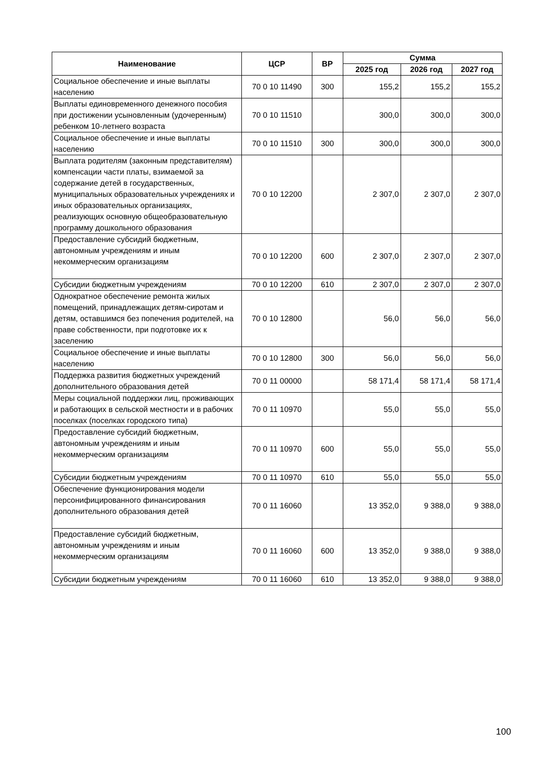| Наименование | ЦСР | ВР | Сумма | | |
| --- | --- | --- | --- | --- | --- |
| | | | 2025 год | 2026 год | 2027 год |
| Социальное обеспечение и иные выплаты населению | 70 0 10 11490 | 300 | 155,2 | 155,2 | 155,2 |
| Выплаты единовременного денежного пособия при достижении усыновленным (удочеренным) ребенком 10-летнего возраста | 70 0 10 11510 | | 300,0 | 300,0 | 300,0 |
| Социальное обеспечение и иные выплаты населению | 70 0 10 11510 | 300 | 300,0 | 300,0 | 300,0 |
| Выплата родителям (законным представителям) компенсации части платы, взимаемой за содержание детей в государственных, муниципальных образовательных учреждениях и иных образовательных организациях, реализующих основную общеобразовательную программу дошкольного образования | 70 0 10 12200 | | 2 307,0 | 2 307,0 | 2 307,0 |
| Предоставление субсидий бюджетным, автономным учреждениям и иным некоммерческим организациям | 70 0 10 12200 | 600 | 2 307,0 | 2 307,0 | 2 307,0 |
| Субсидии бюджетным учреждениям | 70 0 10 12200 | 610 | 2 307,0 | 2 307,0 | 2 307,0 |
| Однократное обеспечение ремонта жилых помещений, принадлежащих детям-сиротам и детям, оставшимся без попечения родителей, на праве собственности, при подготовке их к заселению | 70 0 10 12800 | | 56,0 | 56,0 | 56,0 |
| Социальное обеспечение и иные выплаты населению | 70 0 10 12800 | 300 | 56,0 | 56,0 | 56,0 |
| Поддержка развития бюджетных учреждений дополнительного образования детей | 70 0 11 00000 | | 58 171,4 | 58 171,4 | 58 171,4 |
| Меры социальной поддержки лиц, проживающих и работающих в сельской местности и в рабочих поселках (поселках городского типа) | 70 0 11 10970 | | 55,0 | 55,0 | 55,0 |
| Предоставление субсидий бюджетным, автономным учреждениям и иным некоммерческим организациям | 70 0 11 10970 | 600 | 55,0 | 55,0 | 55,0 |
| Субсидии бюджетным учреждениям | 70 0 11 10970 | 610 | 55,0 | 55,0 | 55,0 |
| Обеспечение функционирования модели персонифицированного финансирования дополнительного образования детей | 70 0 11 16060 | | 13 352,0 | 9 388,0 | 9 388,0 |
| Предоставление субсидий бюджетным, автономным учреждениям и иным некоммерческим организациям | 70 0 11 16060 | 600 | 13 352,0 | 9 388,0 | 9 388,0 |
| Субсидии бюджетным учреждениям | 70 0 11 16060 | 610 | 13 352,0 | 9 388,0 | 9 388,0 |
100